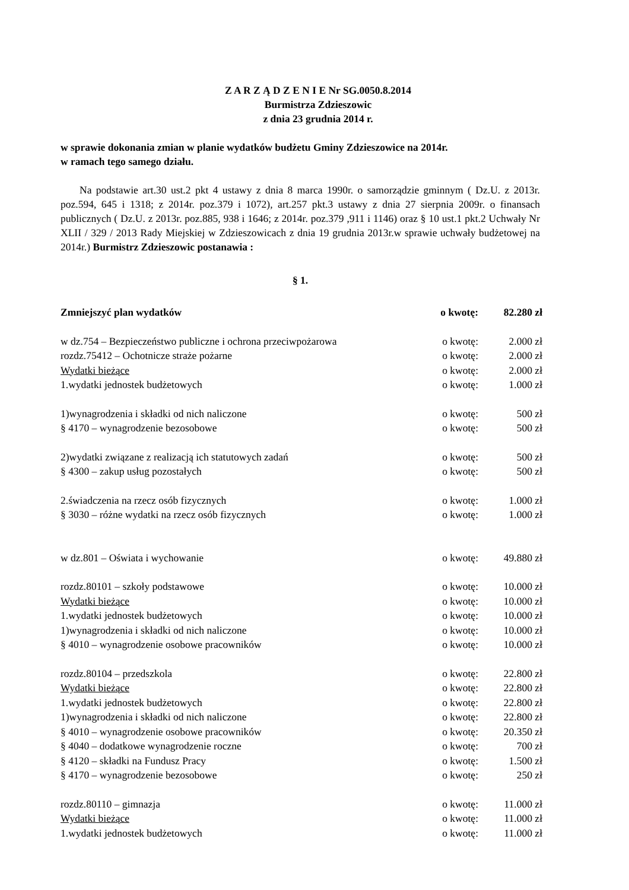Z A R Z Ą D Z E N I E Nr SG.0050.8.2014
Burmistrza Zdzieszowic
z dnia 23 grudnia 2014 r.
w sprawie dokonania zmian w planie wydatków budżetu Gminy Zdzieszowice na 2014r.
w ramach tego samego działu.
Na podstawie art.30 ust.2 pkt 4 ustawy z dnia 8 marca 1990r. o samorządzie gminnym ( Dz.U. z 2013r. poz.594, 645 i 1318; z 2014r. poz.379 i 1072), art.257 pkt.3 ustawy z dnia 27 sierpnia 2009r. o finansach publicznych ( Dz.U. z 2013r. poz.885, 938 i 1646; z 2014r. poz.379 ,911 i 1146) oraz § 10 ust.1 pkt.2 Uchwały Nr XLII / 329 / 2013 Rady Miejskiej w Zdzieszowicach z dnia 19 grudnia 2013r.w sprawie uchwały budżetowej na 2014r.) Burmistrz Zdzieszowic postanawia :
§ 1.
| Zmniejszyć plan wydatków | o kwotę: | 82.280 zł |
| w dz.754 – Bezpieczeństwo publiczne i ochrona przeciwpożarowa | o kwotę: | 2.000 zł |
| rozdz.75412 – Ochotnicze straże pożarne | o kwotę: | 2.000 zł |
| Wydatki bieżące | o kwotę: | 2.000 zł |
| 1.wydatki jednostek budżetowych | o kwotę: | 1.000 zł |
| 1)wynagrodzenia i składki od nich naliczone | o kwotę: | 500 zł |
| § 4170 – wynagrodzenie bezosobowe | o kwotę: | 500 zł |
| 2)wydatki związane z realizacją ich statutowych zadań | o kwotę: | 500 zł |
| § 4300 – zakup usług pozostałych | o kwotę: | 500 zł |
| 2.świadczenia na rzecz osób fizycznych | o kwotę: | 1.000 zł |
| § 3030 – różne wydatki na rzecz osób fizycznych | o kwotę: | 1.000 zł |
| w dz.801 – Oświata i wychowanie | o kwotę: | 49.880 zł |
| rozdz.80101 – szkoły podstawowe | o kwotę: | 10.000 zł |
| Wydatki bieżące | o kwotę: | 10.000 zł |
| 1.wydatki jednostek budżetowych | o kwotę: | 10.000 zł |
| 1)wynagrodzenia i składki od nich naliczone | o kwotę: | 10.000 zł |
| § 4010 – wynagrodzenie osobowe pracowników | o kwotę: | 10.000 zł |
| rozdz.80104 – przedszkola | o kwotę: | 22.800 zł |
| Wydatki bieżące | o kwotę: | 22.800 zł |
| 1.wydatki jednostek budżetowych | o kwotę: | 22.800 zł |
| 1)wynagrodzenia i składki od nich naliczone | o kwotę: | 22.800 zł |
| § 4010 – wynagrodzenie osobowe pracowników | o kwotę: | 20.350 zł |
| § 4040 – dodatkowe wynagrodzenie roczne | o kwotę: | 700 zł |
| § 4120 – składki na Fundusz Pracy | o kwotę: | 1.500 zł |
| § 4170 – wynagrodzenie bezosobowe | o kwotę: | 250 zł |
| rozdz.80110 – gimnazja | o kwotę: | 11.000 zł |
| Wydatki bieżące | o kwotę: | 11.000 zł |
| 1.wydatki jednostek budżetowych | o kwotę: | 11.000 zł |